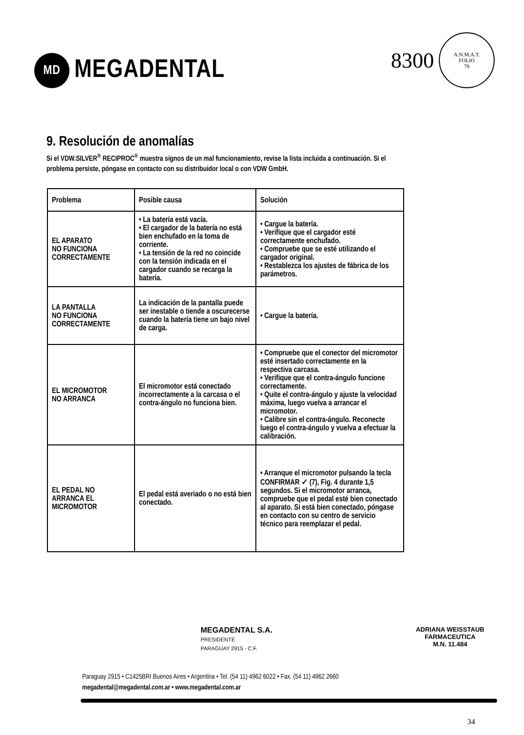MD
MEGADENTAL
8300
A.N.M.A.T.
FOLIO
78
9. Resolución de anomalías
Si el VDW.SILVER<sup>®</sup> RECIPROC<sup>®</sup> muestra signos de un mal funcionamiento, revise la lista incluida a continuación. Si el problema persiste, póngase en contacto con su distribuidor local o con VDW GmbH.
| Problema | Posible causa | Solución |
| --- | --- | --- |
| EL APARATO NO FUNCIONA CORRECTAMENTE | • La batería está vacía. • El cargador de la batería no está bien enchufado en la toma de corriente. • La tensión de la red no coincide con la tensión indicada en el cargador cuando se recarga la batería. | • Cargue la batería. • Verifique que el cargador esté correctamente enchufado. • Compruebe que se esté utilizando el cargador original. • Restablezca los ajustes de fábrica de los parámetros. |
| LA PANTALLA NO FUNCIONA CORRECTAMENTE | La indicación de la pantalla puede ser inestable o tiende a oscurecerse cuando la batería tiene un bajo nivel de carga. | • Cargue la batería. |
| EL MICROMOTOR NO ARRANCA | El micromotor está conectado incorrectamente a la carcasa o el contra-ángulo no funciona bien. | • Compruebe que el conector del micromotor esté insertado correctamente en la respectiva carcasa. • Verifique que el contra-ángulo funcione correctamente. • Quite el contra-ángulo y ajuste la velocidad máxima, luego vuelva a arrancar el micromotor. • Calibre sin el contra-ángulo. Reconecte luego el contra-ángulo y vuelva a efectuar la calibración. |
| EL PEDAL NO ARRANCA EL MICROMOTOR | El pedal está averiado o no está bien conectado. | • Arranque el micromotor pulsando la tecla CONFIRMAR ✓ (7), Fig. 4 durante 1,5 segundos. Si el micromotor arranca, compruebe que el pedal esté bien conectado al aparato. Si está bien conectado, póngase en contacto con su centro de servicio técnico para reemplazar el pedal. |
MEGADENTAL S.A.
PRESIDENTE
PARAGUAY 2915 - C.F.
ADRIANA WEISSTAUB
FARMACEUTICA
M.N. 11.484
Paraguay 2915 • C1425BRI Buenos Aires • Argentina • Tel. (54 11) 4962 6022 • Fax. (54 11) 4962 2660
megadental@megadental.com.ar • www.megadental.com.ar
34